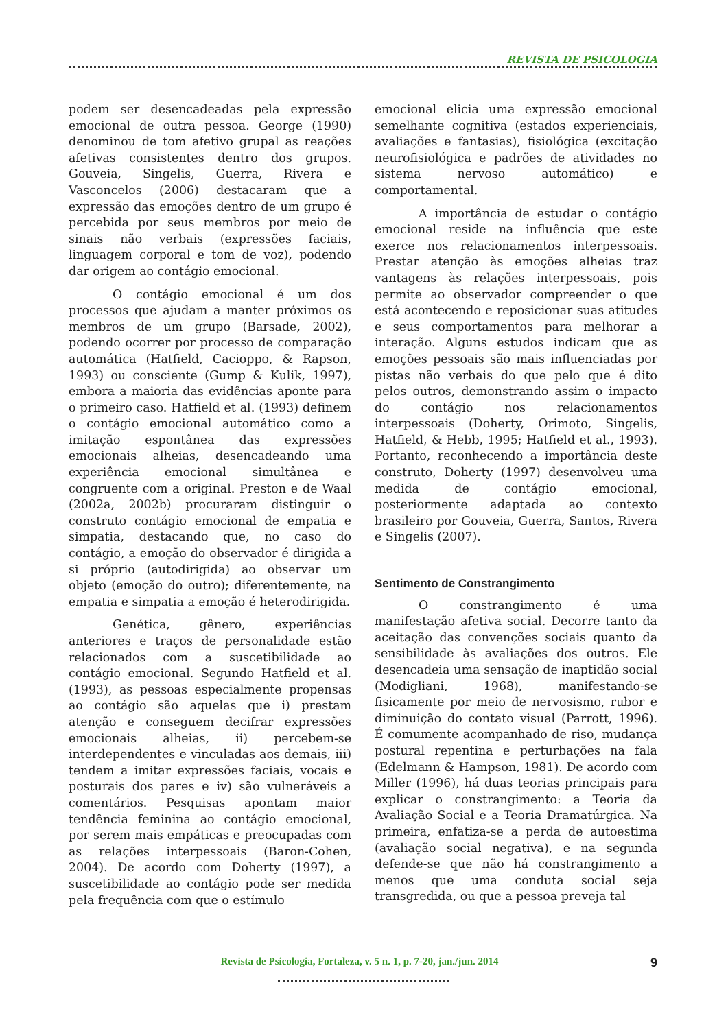REVISTA DE PSICOLOGIA
podem ser desencadeadas pela expressão emocional de outra pessoa. George (1990) denominou de tom afetivo grupal as reações afetivas consistentes dentro dos grupos. Gouveia, Singelis, Guerra, Rivera e Vasconcelos (2006) destacaram que a expressão das emoções dentro de um grupo é percebida por seus membros por meio de sinais não verbais (expressões faciais, linguagem corporal e tom de voz), podendo dar origem ao contágio emocional.
O contágio emocional é um dos processos que ajudam a manter próximos os membros de um grupo (Barsade, 2002), podendo ocorrer por processo de comparação automática (Hatfield, Cacioppo, & Rapson, 1993) ou consciente (Gump & Kulik, 1997), embora a maioria das evidências aponte para o primeiro caso. Hatfield et al. (1993) definem o contágio emocional automático como a imitação espontânea das expressões emocionais alheias, desencadeando uma experiência emocional simultânea e congruente com a original. Preston e de Waal (2002a, 2002b) procuraram distinguir o construto contágio emocional de empatia e simpatia, destacando que, no caso do contágio, a emoção do observador é dirigida a si próprio (autodirigida) ao observar um objeto (emoção do outro); diferentemente, na empatia e simpatia a emoção é heterodirigida.
Genética, gênero, experiências anteriores e traços de personalidade estão relacionados com a suscetibilidade ao contágio emocional. Segundo Hatfield et al. (1993), as pessoas especialmente propensas ao contágio são aquelas que i) prestam atenção e conseguem decifrar expressões emocionais alheias, ii) percebem-se interdependentes e vinculadas aos demais, iii) tendem a imitar expressões faciais, vocais e posturais dos pares e iv) são vulneráveis a comentários. Pesquisas apontam maior tendência feminina ao contágio emocional, por serem mais empáticas e preocupadas com as relações interpessoais (Baron-Cohen, 2004). De acordo com Doherty (1997), a suscetibilidade ao contágio pode ser medida pela frequência com que o estímulo
emocional elicia uma expressão emocional semelhante cognitiva (estados experienciais, avaliações e fantasias), fisiológica (excitação neurofisiológica e padrões de atividades no sistema nervoso automático) e comportamental.
A importância de estudar o contágio emocional reside na influência que este exerce nos relacionamentos interpessoais. Prestar atenção às emoções alheias traz vantagens às relações interpessoais, pois permite ao observador compreender o que está acontecendo e reposicionar suas atitudes e seus comportamentos para melhorar a interação. Alguns estudos indicam que as emoções pessoais são mais influenciadas por pistas não verbais do que pelo que é dito pelos outros, demonstrando assim o impacto do contágio nos relacionamentos interpessoais (Doherty, Orimoto, Singelis, Hatfield, & Hebb, 1995; Hatfield et al., 1993). Portanto, reconhecendo a importância deste construto, Doherty (1997) desenvolveu uma medida de contágio emocional, posteriormente adaptada ao contexto brasileiro por Gouveia, Guerra, Santos, Rivera e Singelis (2007).
Sentimento de Constrangimento
O constrangimento é uma manifestação afetiva social. Decorre tanto da aceitação das convenções sociais quanto da sensibilidade às avaliações dos outros. Ele desencadeia uma sensação de inaptidão social (Modigliani, 1968), manifestando-se fisicamente por meio de nervosismo, rubor e diminuição do contato visual (Parrott, 1996). É comumente acompanhado de riso, mudança postural repentina e perturbações na fala (Edelmann & Hampson, 1981). De acordo com Miller (1996), há duas teorias principais para explicar o constrangimento: a Teoria da Avaliação Social e a Teoria Dramatúrgica. Na primeira, enfatiza-se a perda de autoestima (avaliação social negativa), e na segunda defende-se que não há constrangimento a menos que uma conduta social seja transgredida, ou que a pessoa preveja tal
Revista de Psicologia, Fortaleza, v. 5 n. 1, p. 7-20, jan./jun. 2014
9